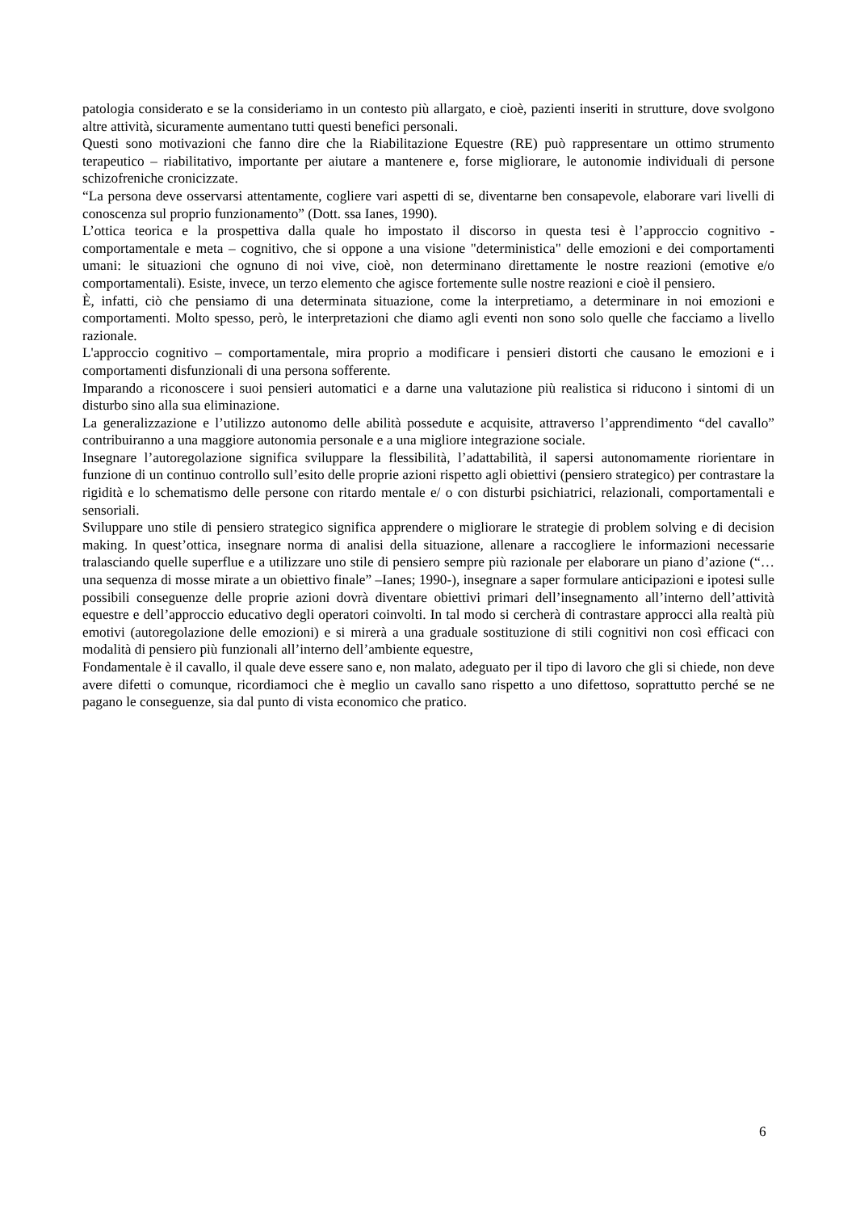patologia considerato e se la consideriamo in un contesto più allargato, e cioè, pazienti inseriti in strutture, dove svolgono altre attività, sicuramente aumentano tutti questi benefici personali.
Questi sono motivazioni che fanno dire che la Riabilitazione Equestre (RE) può rappresentare un ottimo strumento terapeutico – riabilitativo, importante per aiutare a mantenere e, forse migliorare, le autonomie individuali di persone schizofreniche cronicizzate.
“La persona deve osservarsi attentamente, cogliere vari aspetti di se, diventarne ben consapevole, elaborare vari livelli di conoscenza sul proprio funzionamento” (Dott. ssa Ianes, 1990).
L’ottica teorica e la prospettiva dalla quale ho impostato il discorso in questa tesi è l’approccio cognitivo - comportamentale e meta – cognitivo, che si oppone a una visione "deterministica" delle emozioni e dei comportamenti umani: le situazioni che ognuno di noi vive, cioè, non determinano direttamente le nostre reazioni (emotive e/o comportamentali). Esiste, invece, un terzo elemento che agisce fortemente sulle nostre reazioni e cioè il pensiero.
È, infatti, ciò che pensiamo di una determinata situazione, come la interpretiamo, a determinare in noi emozioni e comportamenti. Molto spesso, però, le interpretazioni che diamo agli eventi non sono solo quelle che facciamo a livello razionale.
L'approccio cognitivo – comportamentale, mira proprio a modificare i pensieri distorti che causano le emozioni e i comportamenti disfunzionali di una persona sofferente.
Imparando a riconoscere i suoi pensieri automatici e a darne una valutazione più realistica si riducono i sintomi di un disturbo sino alla sua eliminazione.
La generalizzazione e l’utilizzo autonomo delle abilità possedute e acquisite, attraverso l’apprendimento “del cavallo” contribuiranno a una maggiore autonomia personale e a una migliore integrazione sociale.
Insegnare l’autoregolazione significa sviluppare la flessibilità, l’adattabilità, il sapersi autonomamente riorientare in funzione di un continuo controllo sull’esito delle proprie azioni rispetto agli obiettivi (pensiero strategico) per contrastare la rigidità e lo schematismo delle persone con ritardo mentale e/ o con disturbi psichiatrici, relazionali, comportamentali e sensoriali.
Sviluppare uno stile di pensiero strategico significa apprendere o migliorare le strategie di problem solving e di decision making. In quest’ottica, insegnare norma di analisi della situazione, allenare a raccogliere le informazioni necessarie tralasciando quelle superflue e a utilizzare uno stile di pensiero sempre più razionale per elaborare un piano d’azione (“…una sequenza di mosse mirate a un obiettivo finale” –Ianes; 1990-), insegnare a saper formulare anticipazioni e ipotesi sulle possibili conseguenze delle proprie azioni dovrà diventare obiettivi primari dell’insegnamento all’interno dell’attività equestre e dell’approccio educativo degli operatori coinvolti. In tal modo si cercherà di contrastare approcci alla realtà più emotivi (autoregolazione delle emozioni) e si mirerà a una graduale sostituzione di stili cognitivi non così efficaci con modalità di pensiero più funzionali all’interno dell’ambiente equestre,
Fondamentale è il cavallo, il quale deve essere sano e, non malato, adeguato per il tipo di lavoro che gli si chiede, non deve avere difetti o comunque, ricordiamoci che è meglio un cavallo sano rispetto a uno difettoso, soprattutto perché se ne pagano le conseguenze, sia dal punto di vista economico che pratico.
6